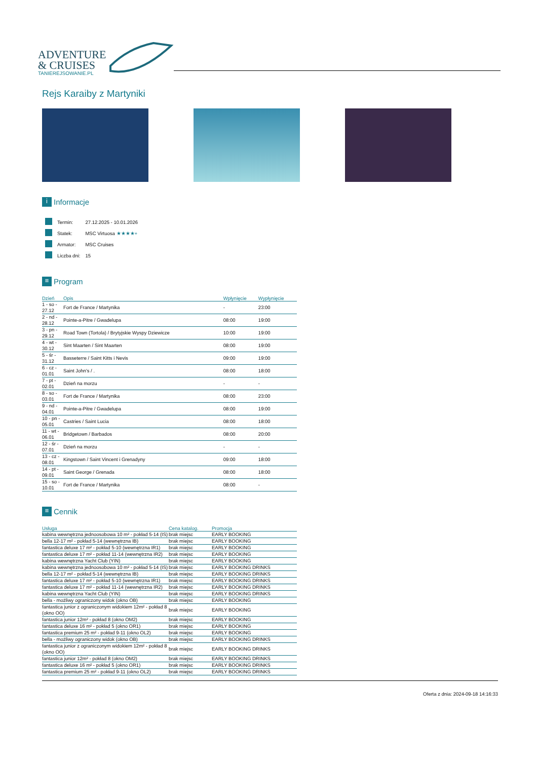ADVENTURE
& CRUISES
TANIEREJSOWANIE.PL
Rejs Karaiby z Martyniki
i Informacje
| | Termin: | 27.12.2025 - 10.01.2026 |
| | Statek: | MSC Virtuosa ★★★★+ |
| | Armator: | MSC Cruises |
| | Liczba dni: | 15 |
≡ Program
| Dzień | Opis | Wpłynięcie | Wypłynięcie |
| --- | --- | --- | --- |
| 1 - so - 27.12 | Fort de France / Martynika | - | 23:00 |
| 2 - nd - 28.12 | Pointe-a-Pitre / Gwadelupa | 08:00 | 19:00 |
| 3 - pn - 29.12 | Road Town (Tortola) / Brytyjskie Wyspy Dziewicze | 10:00 | 19:00 |
| 4 - wt - 30.12 | Sint Maarten / Sint Maarten | 08:00 | 19:00 |
| 5 - śr - 31.12 | Basseterre / Saint Kitts i Nevis | 09:00 | 19:00 |
| 6 - cz - 01.01 | Saint John's / . | 08:00 | 18:00 |
| 7 - pt - 02.01 | Dzień na morzu | - | - |
| 8 - so - 03.01 | Fort de France / Martynika | 08:00 | 23:00 |
| 9 - nd - 04.01 | Pointe-a-Pitre / Gwadelupa | 08:00 | 19:00 |
| 10 - pn - 05.01 | Castries / Saint Lucia | 08:00 | 18:00 |
| 11 - wt - 06.01 | Bridgetown / Barbados | 08:00 | 20:00 |
| 12 - śr - 07.01 | Dzień na morzu | - | - |
| 13 - cz - 08.01 | Kingstown / Saint Vincent i Grenadyny | 09:00 | 18:00 |
| 14 - pt - 09.01 | Saint George / Grenada | 08:00 | 18:00 |
| 15 - so - 10.01 | Fort de France / Martynika | 08:00 | - |
≡ Cennik
| Usługa | Cena katalog. | Promocja |
| --- | --- | --- |
| kabina wewnętrzna jednoosobowa 10 m² - pokład 5-14 (IS) | brak miejsc | EARLY BOOKING |
| bella 12-17 m² - pokład 5-14 (wewnętrzna IB) | brak miejsc | EARLY BOOKING |
| fantastica deluxe 17 m² - pokład 5-10 (wewnętrzna IR1) | brak miejsc | EARLY BOOKING |
| fantastica deluxe 17 m² - pokład 11-14 (wewnętrzna IR2) | brak miejsc | EARLY BOOKING |
| kabina wewnętrzna Yacht Club (YIN) | brak miejsc | EARLY BOOKING |
| kabina wewnętrzna jednoosobowa 10 m² - pokład 5-14 (IS) | brak miejsc | EARLY BOOKING DRINKS |
| bella 12-17 m² - pokład 5-14 (wewnętrzna IB) | brak miejsc | EARLY BOOKING DRINKS |
| fantastica deluxe 17 m² - pokład 5-10 (wewnętrzna IR1) | brak miejsc | EARLY BOOKING DRINKS |
| fantastica deluxe 17 m² - pokład 11-14 (wewnętrzna IR2) | brak miejsc | EARLY BOOKING DRINKS |
| kabina wewnętrzna Yacht Club (YIN) | brak miejsc | EARLY BOOKING DRINKS |
| bella - możliwy ograniczony widok (okno OB) | brak miejsc | EARLY BOOKING |
| fantastica junior z ograniczonym widokiem 12m² - pokład 8 (okno OO) | brak miejsc | EARLY BOOKING |
| fantastica junior 12m² - pokład 8 (okno OM2) | brak miejsc | EARLY BOOKING |
| fantastica deluxe 16 m² - pokład 5 (okno OR1) | brak miejsc | EARLY BOOKING |
| fantastica premium 25 m² - pokład 9-11 (okno OL2) | brak miejsc | EARLY BOOKING |
| bella - możliwy ograniczony widok (okno OB) | brak miejsc | EARLY BOOKING DRINKS |
| fantastica junior z ograniczonym widokiem 12m² - pokład 8 (okno OO) | brak miejsc | EARLY BOOKING DRINKS |
| fantastica junior 12m² - pokład 8 (okno OM2) | brak miejsc | EARLY BOOKING DRINKS |
| fantastica deluxe 16 m² - pokład 5 (okno OR1) | brak miejsc | EARLY BOOKING DRINKS |
| fantastica premium 25 m² - pokład 9-11 (okno OL2) | brak miejsc | EARLY BOOKING DRINKS |
Oferta z dnia: 2024-09-18 14:16:33